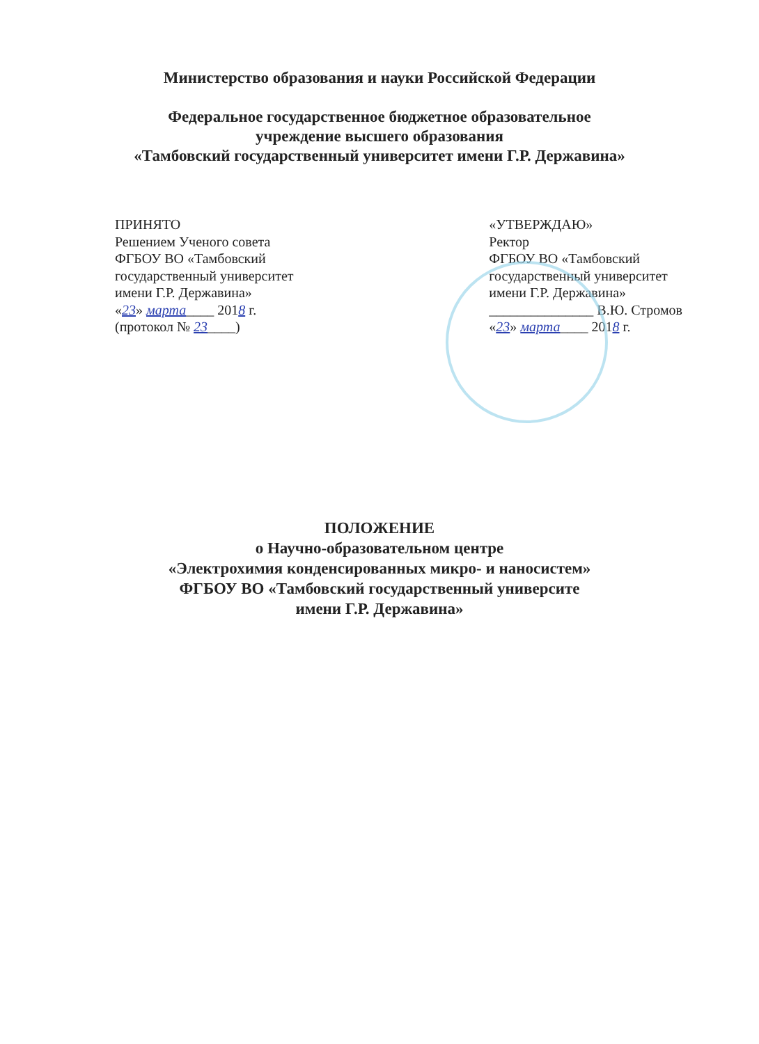Министерство образования и науки Российской Федерации
Федеральное государственное бюджетное образовательное
учреждение высшего образования
«Тамбовский государственный университет имени Г.Р. Державина»
ПРИНЯТО
Решением Ученого совета
ФГБОУ ВО «Тамбовский
государственный университет
имени Г.Р. Державина»
«23» марта____ 2018 г.
(протокол № 23____)
«УТВЕРЖДАЮ»
Ректор
ФГБОУ ВО «Тамбовский
государственный университет
имени Г.Р. Державина»
_______________ В.Ю. Стромов
«23» марта____ 2018 г.
ПОЛОЖЕНИЕ
о Научно-образовательном центре
«Электрохимия конденсированных микро- и наносистем»
ФГБОУ ВО «Тамбовский государственный университе
имени Г.Р. Державина»